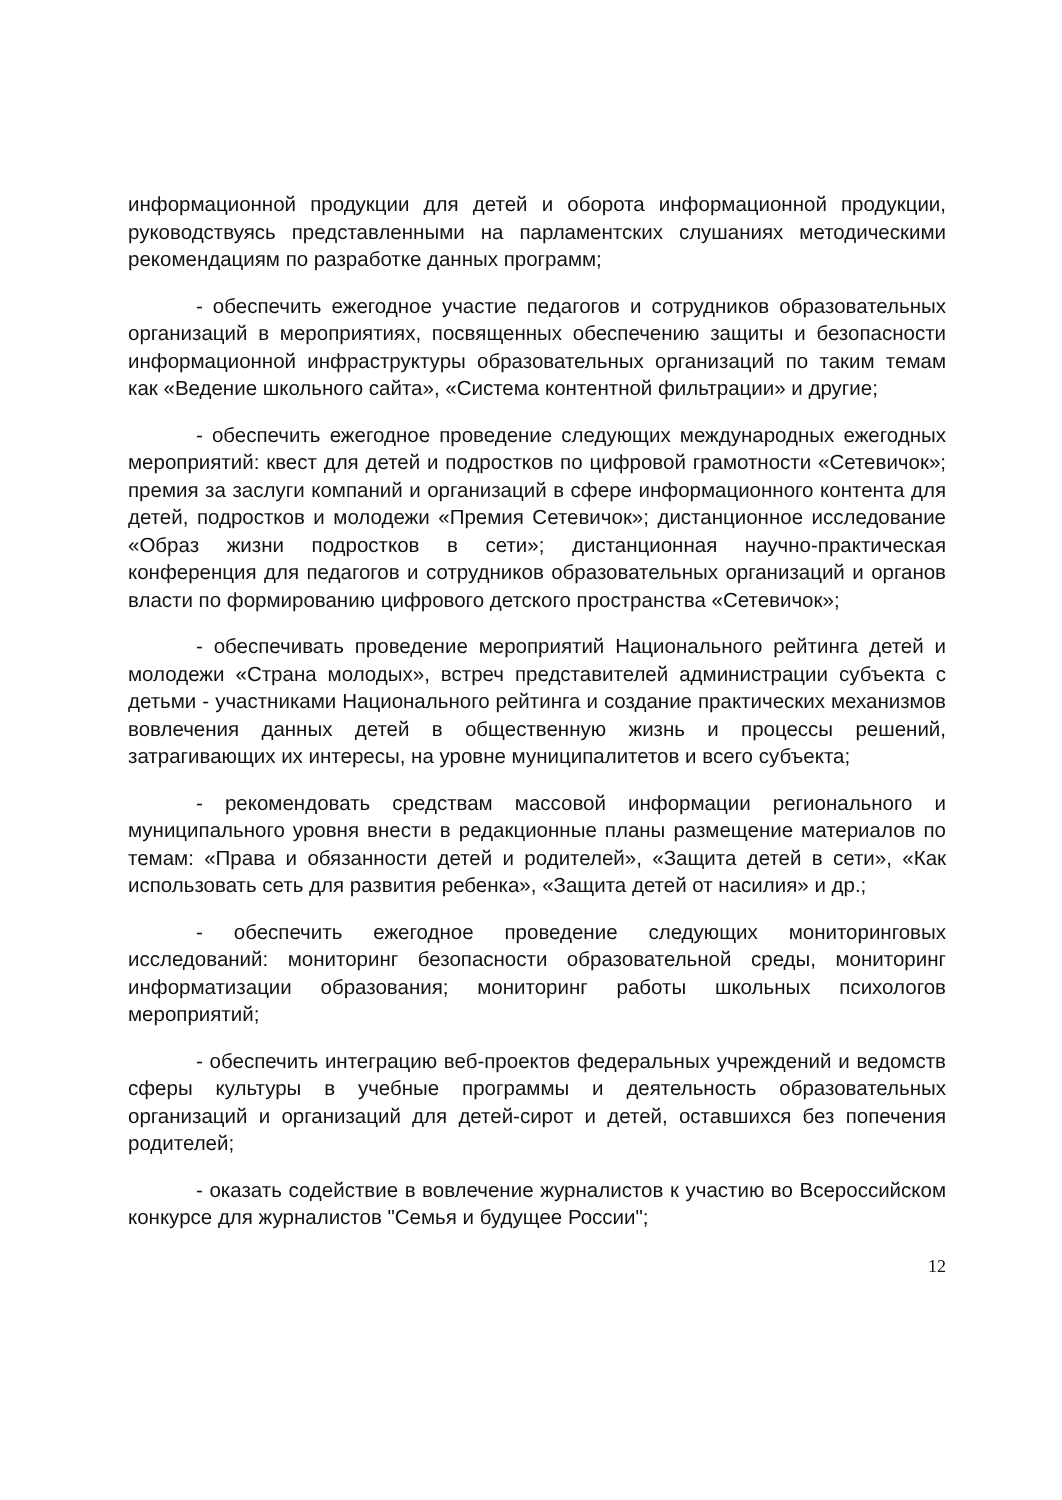информационной продукции для детей и оборота информационной продукции, руководствуясь представленными на парламентских слушаниях методическими рекомендациям по разработке данных программ;
- обеспечить ежегодное участие педагогов и сотрудников образовательных организаций в мероприятиях, посвященных обеспечению защиты и безопасности информационной инфраструктуры образовательных организаций по таким темам как «Ведение школьного сайта», «Система контентной фильтрации» и другие;
- обеспечить ежегодное проведение следующих международных ежегодных мероприятий: квест для детей и подростков по цифровой грамотности «Сетевичок»; премия за заслуги компаний и организаций в сфере информационного контента для детей, подростков и молодежи «Премия Сетевичок»; дистанционное исследование «Образ жизни подростков в сети»; дистанционная научно-практическая конференция для педагогов и сотрудников образовательных организаций и органов власти по формированию цифрового детского пространства «Сетевичок»;
- обеспечивать проведение мероприятий Национального рейтинга детей и молодежи «Страна молодых», встреч представителей администрации субъекта с детьми - участниками Национального рейтинга и создание практических механизмов вовлечения данных детей в общественную жизнь и процессы решений, затрагивающих их интересы, на уровне муниципалитетов и всего субъекта;
- рекомендовать средствам массовой информации регионального и муниципального уровня внести в редакционные планы размещение материалов по темам: «Права и обязанности детей и родителей», «Защита детей в сети», «Как использовать сеть для развития ребенка», «Защита детей от насилия» и др.;
- обеспечить ежегодное проведение следующих мониторинговых исследований: мониторинг безопасности образовательной среды, мониторинг информатизации образования; мониторинг работы школьных психологов мероприятий;
- обеспечить интеграцию веб-проектов федеральных учреждений и ведомств сферы культуры в учебные программы и деятельность образовательных организаций и организаций для детей-сирот и детей, оставшихся без попечения родителей;
- оказать содействие в вовлечение журналистов к участию во Всероссийском конкурсе для журналистов "Семья и будущее России";
12